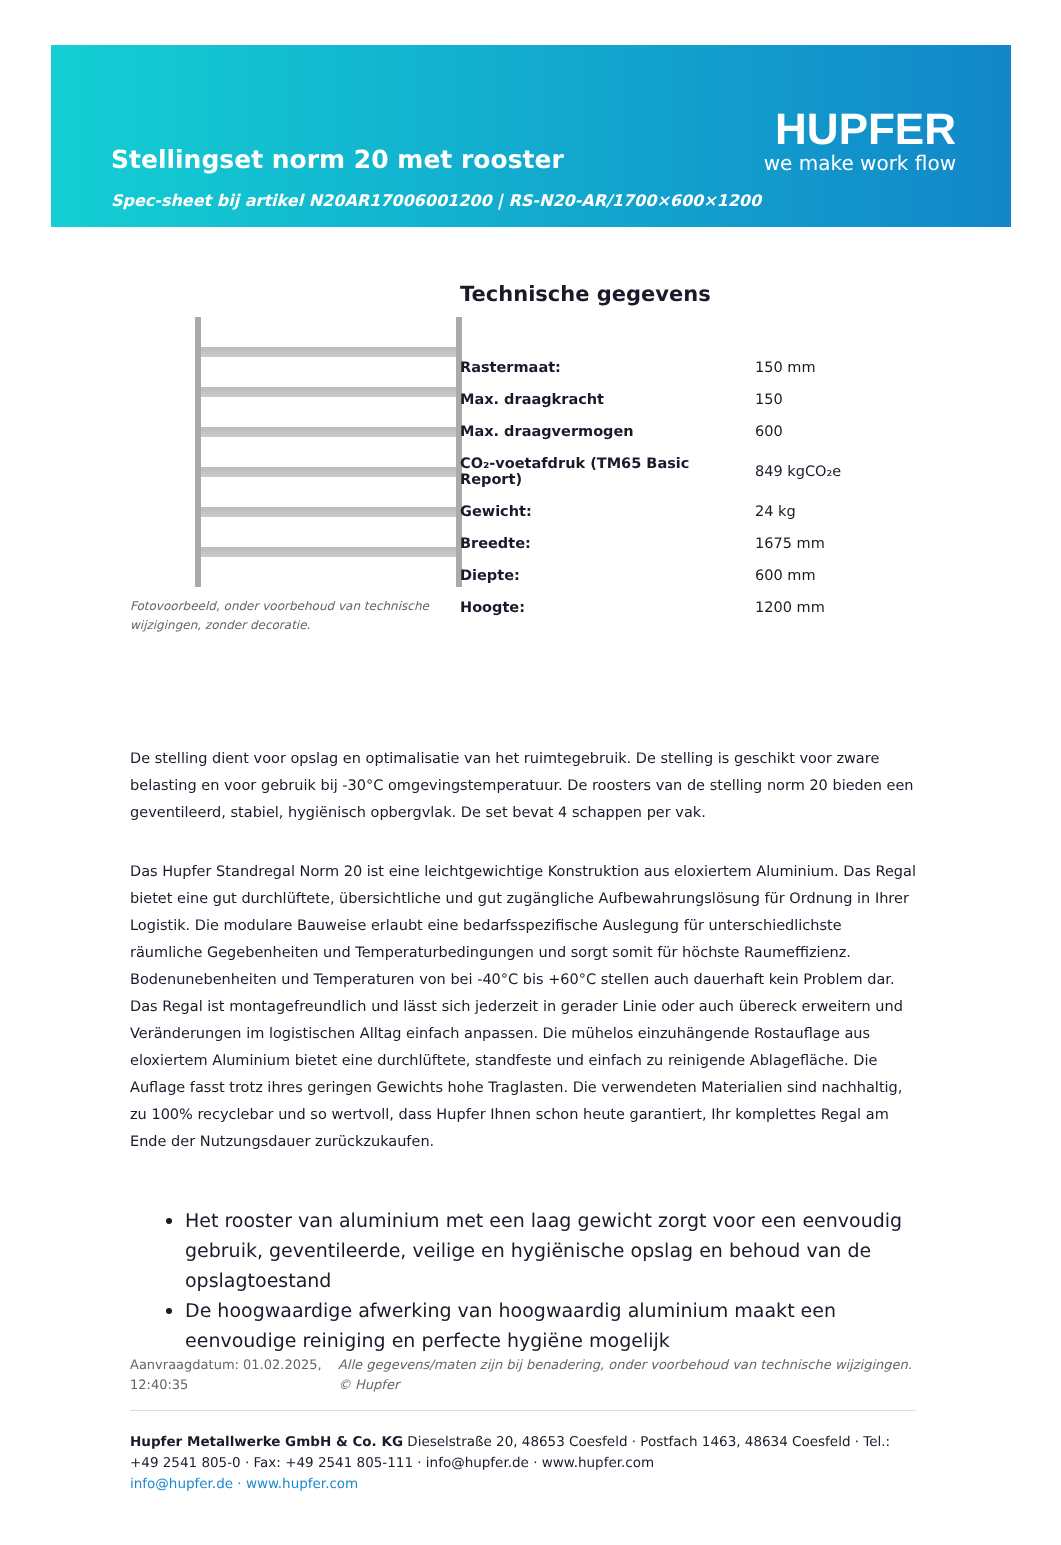HUPFER
we make work flow
Stellingset norm 20 met rooster
Spec-sheet bij artikel N20AR17006001200 | RS-N20-AR/1700×600×1200
Fotovoorbeeld, onder voorbehoud van technische wijzigingen, zonder decoratie.
Technische gegevens
| Rastermaat: | 150 mm |
| Max. draagkracht | 150 |
| Max. draagvermogen | 600 |
| CO₂-voetafdruk (TM65 Basic Report) | 849 kgCO₂e |
| Gewicht: | 24 kg |
| Breedte: | 1675 mm |
| Diepte: | 600 mm |
| Hoogte: | 1200 mm |
De stelling dient voor opslag en optimalisatie van het ruimtegebruik. De stelling is geschikt voor zware belasting en voor gebruik bij -30°C omgevingstemperatuur. De roosters van de stelling norm 20 bieden een geventileerd, stabiel, hygiënisch opbergvlak. De set bevat 4 schappen per vak.
Das Hupfer Standregal Norm 20 ist eine leichtgewichtige Konstruktion aus eloxiertem Aluminium. Das Regal bietet eine gut durchlüftete, übersichtliche und gut zugängliche Aufbewahrungslösung für Ordnung in Ihrer Logistik. Die modulare Bauweise erlaubt eine bedarfsspezifische Auslegung für unterschiedlichste räumliche Gegebenheiten und Temperaturbedingungen und sorgt somit für höchste Raumeffizienz. Bodenunebenheiten und Temperaturen von bei -40°C bis +60°C stellen auch dauerhaft kein Problem dar. Das Regal ist montagefreundlich und lässt sich jederzeit in gerader Linie oder auch übereck erweitern und Veränderungen im logistischen Alltag einfach anpassen. Die mühelos einzuhängende Rostauflage aus eloxiertem Aluminium bietet eine durchlüftete, standfeste und einfach zu reinigende Ablagefläche. Die Auflage fasst trotz ihres geringen Gewichts hohe Traglasten. Die verwendeten Materialien sind nachhaltig, zu 100% recyclebar und so wertvoll, dass Hupfer Ihnen schon heute garantiert, Ihr komplettes Regal am Ende der Nutzungsdauer zurückzukaufen.
Het rooster van aluminium met een laag gewicht zorgt voor een eenvoudig gebruik, geventileerde, veilige en hygiënische opslag en behoud van de opslagtoestand
De hoogwaardige afwerking van hoogwaardig aluminium maakt een eenvoudige reiniging en perfecte hygiëne mogelijk
Aanvraagdatum: 01.02.2025, 12:40:35
Alle gegevens/maten zijn bij benadering, onder voorbehoud van technische wijzigingen. © Hupfer
Hupfer Metallwerke GmbH & Co. KG Dieselstraße 20, 48653 Coesfeld · Postfach 1463, 48634 Coesfeld · Tel.: +49 2541 805-0 · Fax: +49 2541 805-111 · info@hupfer.de · www.hupfer.com
info@hupfer.de · www.hupfer.com